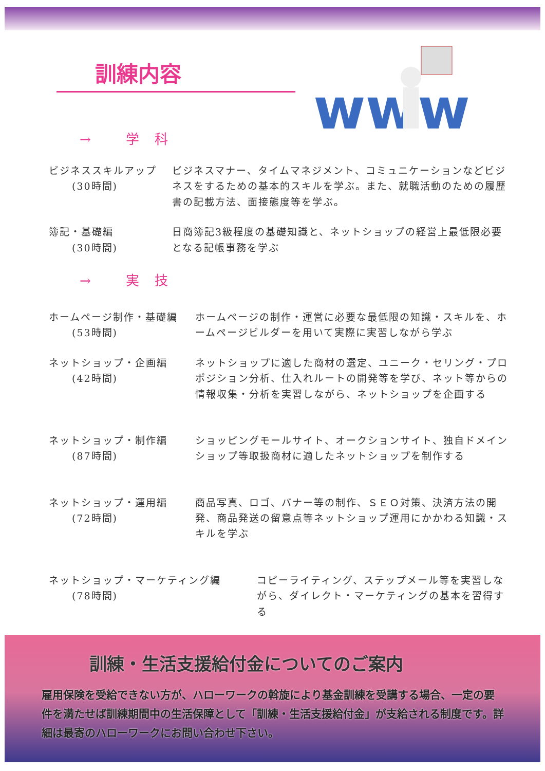訓練内容
www
→ 学科
ビジネススキルアップ
(30時間)
ビジネスマナー、タイムマネジメント、コミュニケーションなどビジネスをするための基本的スキルを学ぶ。また、就職活動のための履歴書の記載方法、面接態度等を学ぶ。
簿記・基礎編
(30時間)
日商簿記3級程度の基礎知識と、ネットショップの経営上最低限必要となる記帳事務を学ぶ
→ 実技
ホームページ制作・基礎編
(53時間)
ホームページの制作・運営に必要な最低限の知識・スキルを、ホームページビルダーを用いて実際に実習しながら学ぶ
ネットショップ・企画編
(42時間)
ネットショップに適した商材の選定、ユニーク・セリング・プロポジション分析、仕入れルートの開発等を学び、ネット等からの情報収集・分析を実習しながら、ネットショップを企画する
ネットショップ・制作編
(87時間)
ショッピングモールサイト、オークションサイト、独自ドメインショップ等取扱商材に適したネットショップを制作する
ネットショップ・運用編
(72時間)
商品写真、ロゴ、バナー等の制作、ＳＥＯ対策、決済方法の開発、商品発送の留意点等ネットショップ運用にかかわる知識・スキルを学ぶ
ネットショップ・マーケティング編
(78時間)
コピーライティング、ステップメール等を実習しながら、ダイレクト・マーケティングの基本を習得する
訓練・生活支援給付金についてのご案内
雇用保険を受給できない方が、ハローワークの斡旋により基金訓練を受講する場合、一定の要件を満たせば訓練期間中の生活保障として「訓練・生活支援給付金」が支給される制度です。詳細は最寄のハローワークにお問い合わせ下さい。